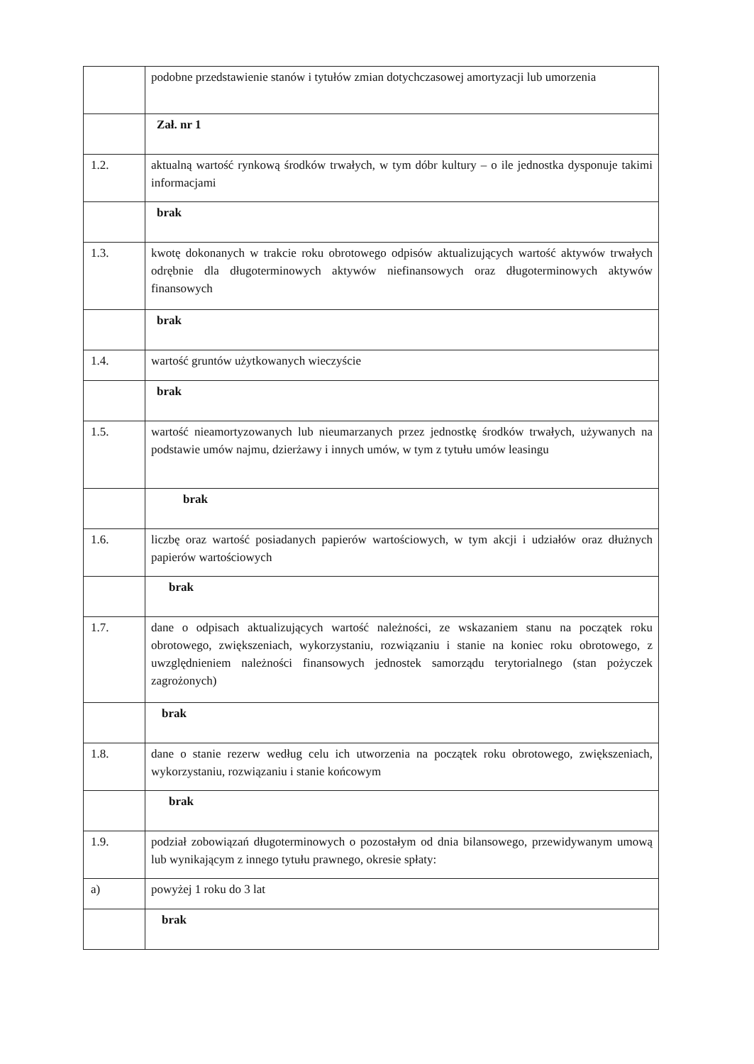| | podobne przedstawienie stanów i tytułów zmian dotychczasowej amortyzacji lub umorzenia |
| | Zał. nr 1 |
| 1.2. | aktualną wartość rynkową środków trwałych, w tym dóbr kultury – o ile jednostka dysponuje takimi informacjami |
| | brak |
| 1.3. | kwotę dokonanych w trakcie roku obrotowego odpisów aktualizujących wartość aktywów trwałych odrębnie dla długoterminowych aktywów niefinansowych oraz długoterminowych aktywów finansowych |
| | brak |
| 1.4. | wartość gruntów użytkowanych wieczyście |
| | brak |
| 1.5. | wartość nieamortyzowanych lub nieumarzanych przez jednostkę środków trwałych, używanych na podstawie umów najmu, dzierżawy i innych umów, w tym z tytułu umów leasingu |
| | brak |
| 1.6. | liczbę oraz wartość posiadanych papierów wartościowych, w tym akcji i udziałów oraz dłużnych papierów wartościowych |
| | brak |
| 1.7. | dane o odpisach aktualizujących wartość należności, ze wskazaniem stanu na początek roku obrotowego, zwiększeniach, wykorzystaniu, rozwiązaniu i stanie na koniec roku obrotowego, z uwzględnieniem należności finansowych jednostek samorządu terytorialnego (stan pożyczek zagrożonych) |
| | brak |
| 1.8. | dane o stanie rezerw według celu ich utworzenia na początek roku obrotowego, zwiększeniach, wykorzystaniu, rozwiązaniu i stanie końcowym |
| | brak |
| 1.9. | podział zobowiązań długoterminowych o pozostałym od dnia bilansowego, przewidywanym umową lub wynikającym z innego tytułu prawnego, okresie spłaty: |
| a) | powyżej 1 roku do 3 lat |
| | brak |